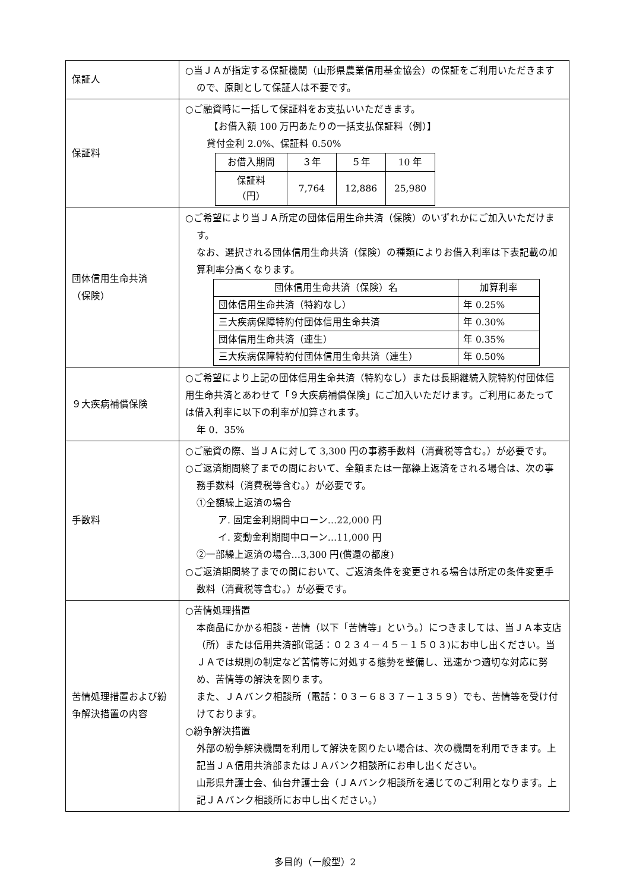| 保証人 | ○当ＪＡが指定する保証機関（山形県農業信用基金協会）の保証をご利用いただきますので、原則として保証人は不要です。 |
| 保証料 | ○ご融資時に一括して保証料をお支払いいただきます。 【お借入額 100 万円あたりの一括支払保証料（例）】 貸付金利 2.0%、保証料 0.50% / お借入期間 / ３年 / ５年 / 10 年 / / 保証料 （円） / 7,764 / 12,886 / 25,980 / |
| 団体信用生命共済 （保険） | ○ご希望により当ＪＡ所定の団体信用生命共済（保険）のいずれかにご加入いただけます。 なお、選択される団体信用生命共済（保険）の種類によりお借入利率は下表記載の加算利率分高くなります。 / 団体信用生命共済（保険）名 / 加算利率 / / 団体信用生命共済（特約なし） / 年 0.25% / / 三大疾病保障特約付団体信用生命共済 / 年 0.30% / / 団体信用生命共済（連生） / 年 0.35% / / 三大疾病保障特約付団体信用生命共済（連生） / 年 0.50% / |
| ９大疾病補償保険 | ○ご希望により上記の団体信用生命共済（特約なし）または長期継続入院特約付団体信用生命共済とあわせて「９大疾病補償保険」にご加入いただけます。ご利用にあたっては借入利率に以下の利率が加算されます。 年 0．35% |
| 手数料 | ○ご融資の際、当ＪＡに対して 3,300 円の事務手数料（消費税等含む。）が必要です。 ○ご返済期間終了までの間において、全額または一部繰上返済をされる場合は、次の事務手数料（消費税等含む。）が必要です。 ①全額繰上返済の場合 ア. 固定金利期間中ローン…22,000 円 イ. 変動金利期間中ローン…11,000 円 ②一部繰上返済の場合…3,300 円(償還の都度) ○ご返済期間終了までの間において、ご返済条件を変更される場合は所定の条件変更手数料（消費税等含む。）が必要です。 |
| 苦情処理措置および紛争解決措置の内容 | ○苦情処理措置 本商品にかかる相談・苦情（以下「苦情等」という。）につきましては、当ＪＡ本支店（所）または信用共済部(電話：０２３４－４５－１５０３)にお申し出ください。当ＪＡでは規則の制定など苦情等に対処する態勢を整備し、迅速かつ適切な対応に努め、苦情等の解決を図ります。 また、ＪＡバンク相談所（電話：０３－６８３７－１３５９）でも、苦情等を受け付けております。 ○紛争解決措置 外部の紛争解決機関を利用して解決を図りたい場合は、次の機関を利用できます。上記当ＪＡ信用共済部またはＪＡバンク相談所にお申し出ください。 山形県弁護士会、仙台弁護士会（ＪＡバンク相談所を通じてのご利用となります。上記ＪＡバンク相談所にお申し出ください。） |
多目的（一般型）2